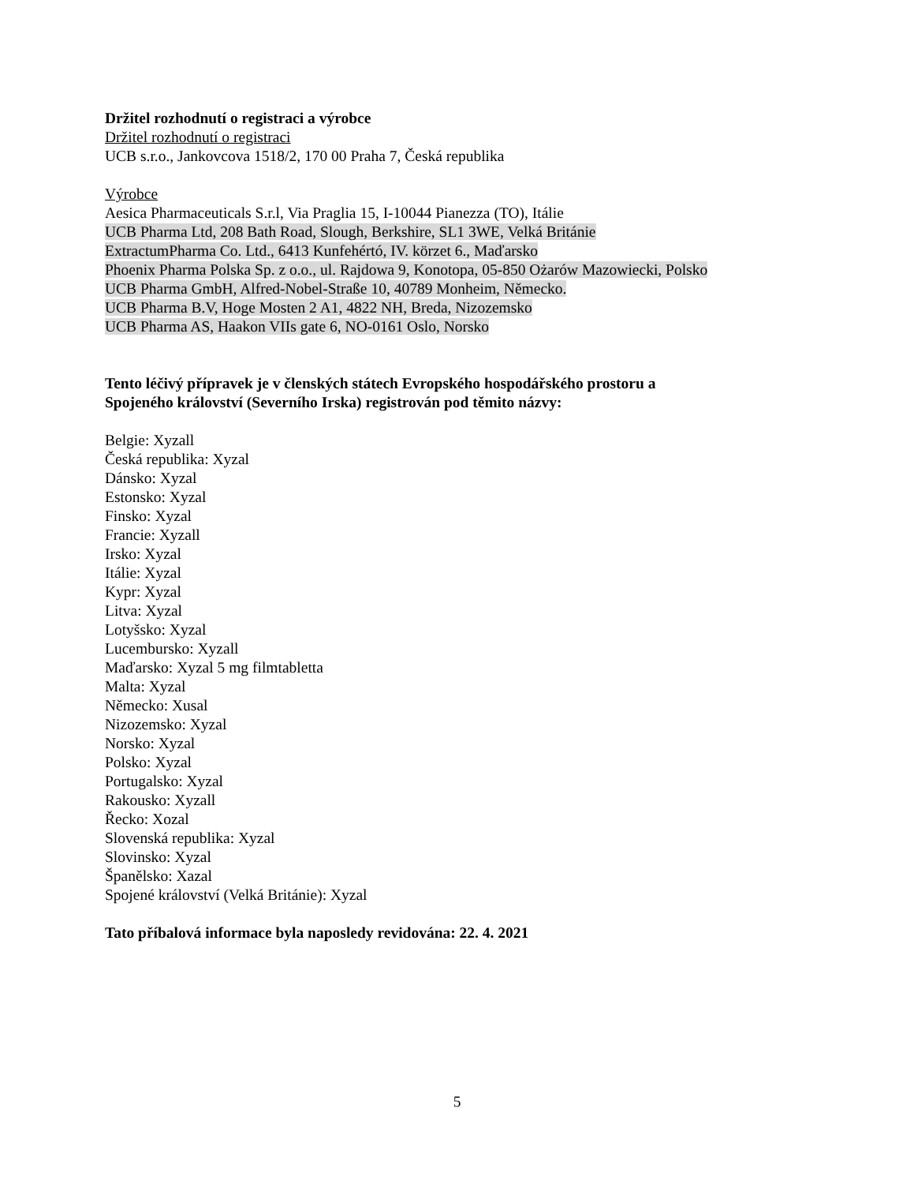Držitel rozhodnutí o registraci a výrobce
Držitel rozhodnutí o registraci
UCB s.r.o., Jankovcova 1518/2, 170 00 Praha 7, Česká republika
Výrobce
Aesica Pharmaceuticals S.r.l, Via Praglia 15, I-10044 Pianezza (TO), Itálie
UCB Pharma Ltd, 208 Bath Road, Slough, Berkshire, SL1 3WE, Velká Británie
ExtractumPharma Co. Ltd., 6413 Kunfehértó, IV. körzet 6., Maďarsko
Phoenix Pharma Polska Sp. z o.o., ul. Rajdowa 9, Konotopa, 05-850 Ożarów Mazowiecki, Polsko
UCB Pharma GmbH, Alfred-Nobel-Straße 10, 40789 Monheim, Německo.
UCB Pharma B.V, Hoge Mosten 2 A1, 4822 NH, Breda, Nizozemsko
UCB Pharma AS, Haakon VIIs gate 6, NO-0161 Oslo, Norsko
Tento léčivý přípravek je v členských státech Evropského hospodářského prostoru a
Spojeného království (Severního Irska) registrován pod těmito názvy:
Belgie: Xyzall
Česká republika: Xyzal
Dánsko: Xyzal
Estonsko: Xyzal
Finsko: Xyzal
Francie: Xyzall
Irsko: Xyzal
Itálie: Xyzal
Kypr: Xyzal
Litva: Xyzal
Lotyšsko: Xyzal
Lucembursko: Xyzall
Maďarsko: Xyzal 5 mg filmtabletta
Malta: Xyzal
Německo: Xusal
Nizozemsko: Xyzal
Norsko: Xyzal
Polsko: Xyzal
Portugalsko: Xyzal
Rakousko: Xyzall
Řecko: Xozal
Slovenská republika: Xyzal
Slovinsko: Xyzal
Španělsko: Xazal
Spojené království (Velká Británie): Xyzal
Tato příbalová informace byla naposledy revidována: 22. 4. 2021
5